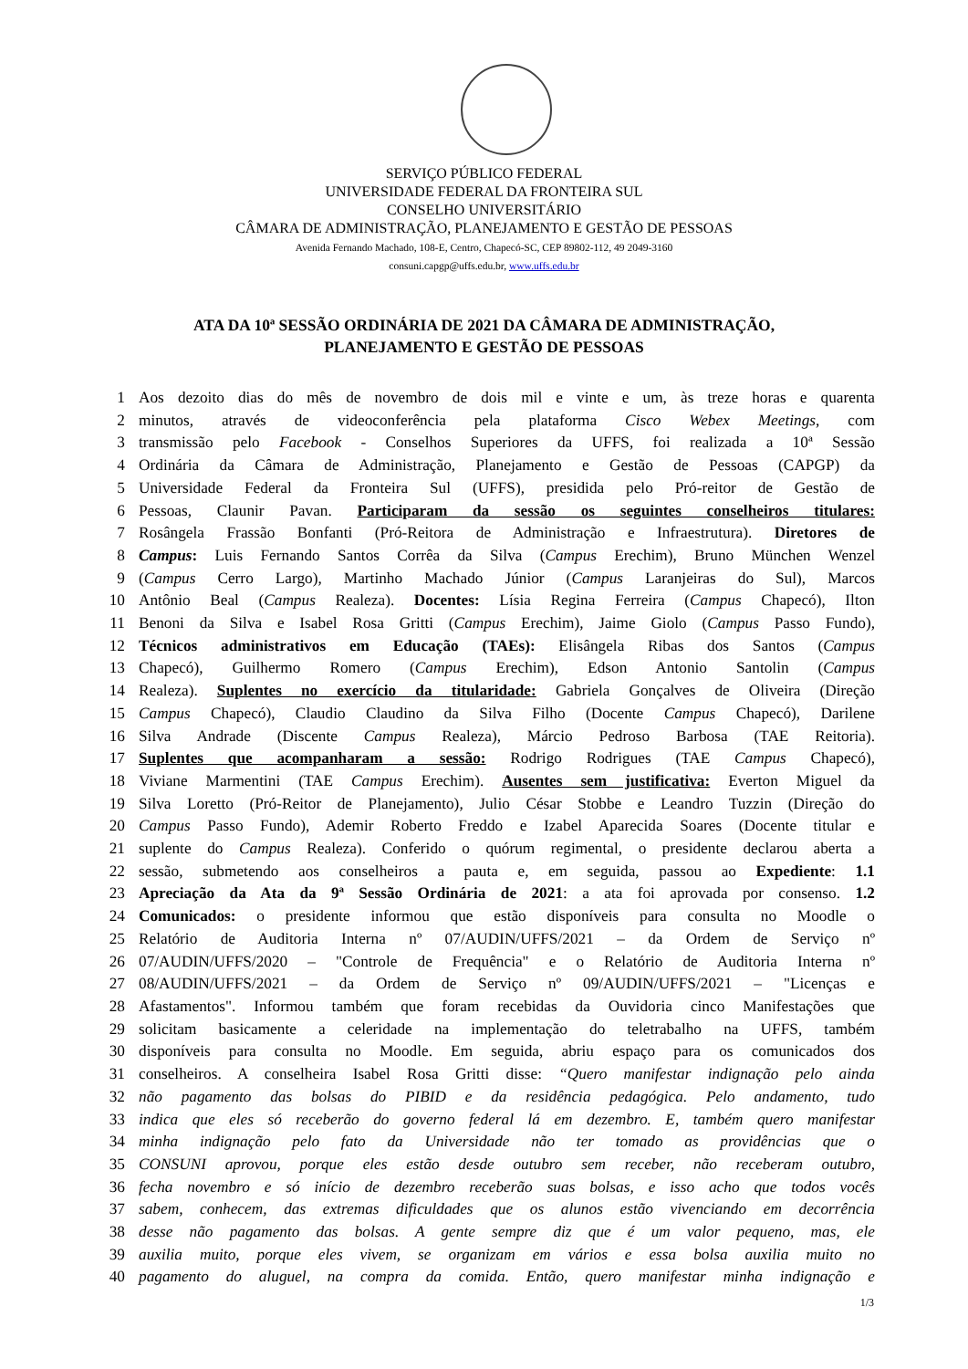SERVIÇO PÚBLICO FEDERAL
UNIVERSIDADE FEDERAL DA FRONTEIRA SUL
CONSELHO UNIVERSITÁRIO
CÂMARA DE ADMINISTRAÇÃO, PLANEJAMENTO E GESTÃO DE PESSOAS
Avenida Fernando Machado, 108-E, Centro, Chapecó-SC, CEP 89802-112, 49 2049-3160
consuni.capgp@uffs.edu.br, www.uffs.edu.br
ATA DA 10ª SESSÃO ORDINÁRIA DE 2021 DA CÂMARA DE ADMINISTRAÇÃO,
PLANEJAMENTO E GESTÃO DE PESSOAS
1 Aos dezoito dias do mês de novembro de dois mil e vinte e um, às treze horas e quarenta
2 minutos, através de videoconferência pela plataforma Cisco Webex Meetings, com
3 transmissão pelo Facebook - Conselhos Superiores da UFFS, foi realizada a 10ª Sessão
4 Ordinária da Câmara de Administração, Planejamento e Gestão de Pessoas (CAPGP) da
5 Universidade Federal da Fronteira Sul (UFFS), presidida pelo Pró-reitor de Gestão de
6 Pessoas, Claunir Pavan. Participaram da sessão os seguintes conselheiros titulares:
7 Rosângela Frassão Bonfanti (Pró-Reitora de Administração e Infraestrutura). Diretores de
8 Campus: Luis Fernando Santos Corrêa da Silva (Campus Erechim), Bruno München Wenzel
9 (Campus Cerro Largo), Martinho Machado Júnior (Campus Laranjeiras do Sul), Marcos
10 Antônio Beal (Campus Realeza). Docentes: Lísia Regina Ferreira (Campus Chapecó), Ilton
11 Benoni da Silva e Isabel Rosa Gritti (Campus Erechim), Jaime Giolo (Campus Passo Fundo),
12 Técnicos administrativos em Educação (TAEs): Elisângela Ribas dos Santos (Campus
13 Chapecó), Guilhermo Romero (Campus Erechim), Edson Antonio Santolin (Campus
14 Realeza). Suplentes no exercício da titularidade: Gabriela Gonçalves de Oliveira (Direção
15 Campus Chapecó), Claudio Claudino da Silva Filho (Docente Campus Chapecó), Darilene
16 Silva Andrade (Discente Campus Realeza), Márcio Pedroso Barbosa (TAE Reitoria).
17 Suplentes que acompanharam a sessão: Rodrigo Rodrigues (TAE Campus Chapecó),
18 Viviane Marmentini (TAE Campus Erechim). Ausentes sem justificativa: Everton Miguel da
19 Silva Loretto (Pró-Reitor de Planejamento), Julio César Stobbe e Leandro Tuzzin (Direção do
20 Campus Passo Fundo), Ademir Roberto Freddo e Izabel Aparecida Soares (Docente titular e
21 suplente do Campus Realeza). Conferido o quórum regimental, o presidente declarou aberta a
22 sessão, submetendo aos conselheiros a pauta e, em seguida, passou ao Expediente: 1.1
23 Apreciação da Ata da 9ª Sessão Ordinária de 2021: a ata foi aprovada por consenso. 1.2
24 Comunicados: o presidente informou que estão disponíveis para consulta no Moodle o
25 Relatório de Auditoria Interna nº 07/AUDIN/UFFS/2021 – da Ordem de Serviço nº
26 07/AUDIN/UFFS/2020 – "Controle de Frequência" e o Relatório de Auditoria Interna nº
27 08/AUDIN/UFFS/2021 – da Ordem de Serviço nº 09/AUDIN/UFFS/2021 – "Licenças e
28 Afastamentos". Informou também que foram recebidas da Ouvidoria cinco Manifestações que
29 solicitam basicamente a celeridade na implementação do teletrabalho na UFFS, também
30 disponíveis para consulta no Moodle. Em seguida, abriu espaço para os comunicados dos
31 conselheiros. A conselheira Isabel Rosa Gritti disse: “Quero manifestar indignação pelo ainda
32 não pagamento das bolsas do PIBID e da residência pedagógica. Pelo andamento, tudo
33 indica que eles só receberão do governo federal lá em dezembro. E, também quero manifestar
34 minha indignação pelo fato da Universidade não ter tomado as providências que o
35 CONSUNI aprovou, porque eles estão desde outubro sem receber, não receberam outubro,
36 fecha novembro e só início de dezembro receberão suas bolsas, e isso acho que todos vocês
37 sabem, conhecem, das extremas dificuldades que os alunos estão vivenciando em decorrência
38 desse não pagamento das bolsas. A gente sempre diz que é um valor pequeno, mas, ele
39 auxilia muito, porque eles vivem, se organizam em vários e essa bolsa auxilia muito no
40 pagamento do aluguel, na compra da comida. Então, quero manifestar minha indignação e
1/3